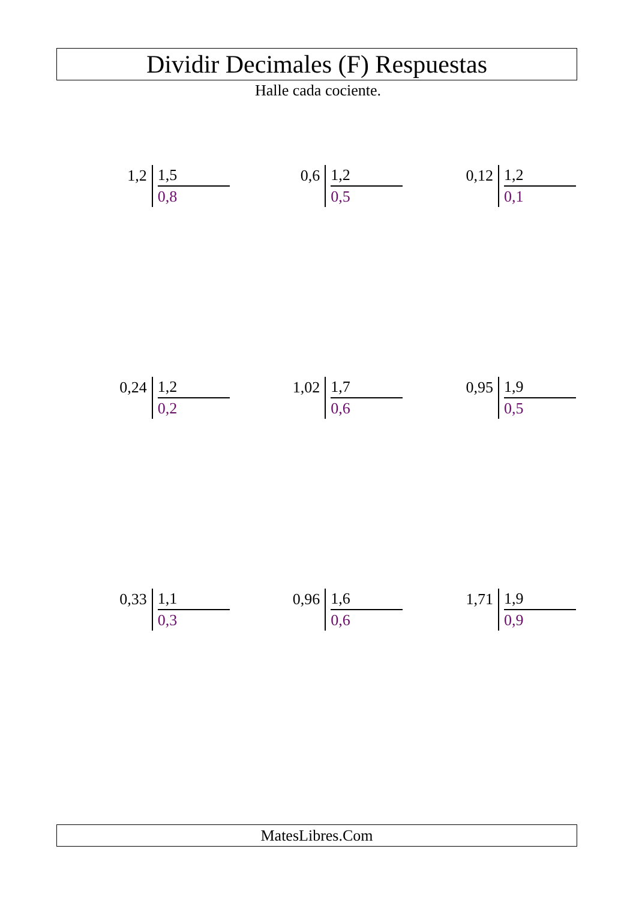Dividir Decimales (F) Respuestas
Halle cada cociente.
1,2
1,5
0,8
0,6
1,2
0,5
0,12
1,2
0,1
0,24
1,2
0,2
1,02
1,7
0,6
0,95
1,9
0,5
0,33
1,1
0,3
0,96
1,6
0,6
1,71
1,9
0,9
MatesLibres.Com